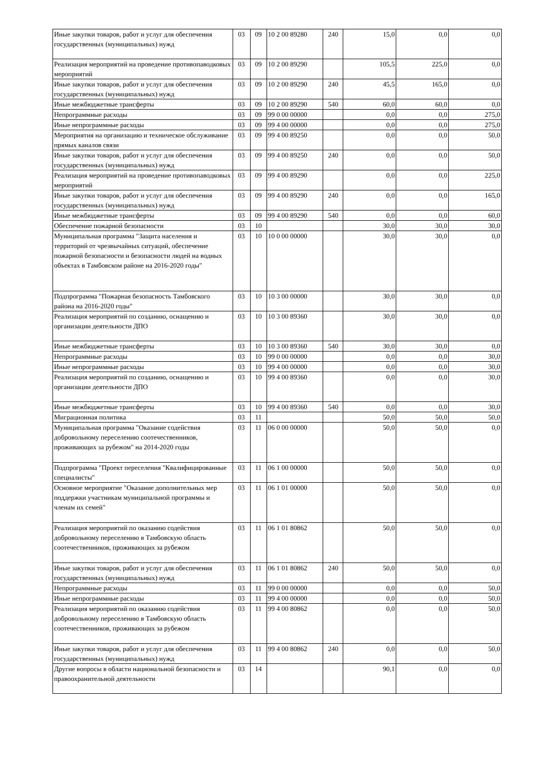| Иные закупки товаров, работ и услуг для обеспечения государственных (муниципальных) нужд | 03 | 09 | 10 2 00 89280 | 240 | 15,0 | 0,0 | 0,0 |
| Реализация мероприятий на проведение противопаводковых мероприятий | 03 | 09 | 10 2 00 89290 | | 105,5 | 225,0 | 0,0 |
| Иные закупки товаров, работ и услуг для обеспечения государственных (муниципальных) нужд | 03 | 09 | 10 2 00 89290 | 240 | 45,5 | 165,0 | 0,0 |
| Иные межбюджетные трансферты | 03 | 09 | 10 2 00 89290 | 540 | 60,0 | 60,0 | 0,0 |
| Непрограммные расходы | 03 | 09 | 99 0 00 00000 | | 0,0 | 0,0 | 275,0 |
| Иные непрограммные расходы | 03 | 09 | 99 4 00 00000 | | 0,0 | 0,0 | 275,0 |
| Мероприятия на организацию и техническое обслуживание прямых каналов связи | 03 | 09 | 99 4 00 89250 | | 0,0 | 0,0 | 50,0 |
| Иные закупки товаров, работ и услуг для обеспечения государственных (муниципальных) нужд | 03 | 09 | 99 4 00 89250 | 240 | 0,0 | 0,0 | 50,0 |
| Реализация мероприятий на проведение противопаводковых мероприятий | 03 | 09 | 99 4 00 89290 | | 0,0 | 0,0 | 225,0 |
| Иные закупки товаров, работ и услуг для обеспечения государственных (муниципальных) нужд | 03 | 09 | 99 4 00 89290 | 240 | 0,0 | 0,0 | 165,0 |
| Иные межбюджетные трансферты | 03 | 09 | 99 4 00 89290 | 540 | 0,0 | 0,0 | 60,0 |
| Обеспечение пожарной безопасности | 03 | 10 | | | 30,0 | 30,0 | 30,0 |
| Муниципальная программа "Защита населения и территорий от чрезвычайных ситуаций, обеспечение пожарной безопасности и безопасности людей на водных объектах в Тамбовском районе на 2016-2020 годы" | 03 | 10 | 10 0 00 00000 | | 30,0 | 30,0 | 0,0 |
| Подпрограмма "Пожарная безопасность Тамбовского района на 2016-2020 годы" | 03 | 10 | 10 3 00 00000 | | 30,0 | 30,0 | 0,0 |
| Реализация мероприятий по созданию, оснащению и организации деятельности ДПО | 03 | 10 | 10 3 00 89360 | | 30,0 | 30,0 | 0,0 |
| Иные межбюджетные трансферты | 03 | 10 | 10 3 00 89360 | 540 | 30,0 | 30,0 | 0,0 |
| Непрограммные расходы | 03 | 10 | 99 0 00 00000 | | 0,0 | 0,0 | 30,0 |
| Иные непрограммные расходы | 03 | 10 | 99 4 00 00000 | | 0,0 | 0,0 | 30,0 |
| Реализация мероприятий по созданию, оснащению и организации деятельности ДПО | 03 | 10 | 99 4 00 89360 | | 0,0 | 0,0 | 30,0 |
| Иные межбюджетные трансферты | 03 | 10 | 99 4 00 89360 | 540 | 0,0 | 0,0 | 30,0 |
| Миграционная политика | 03 | 11 | | | 50,0 | 50,0 | 50,0 |
| Муниципальная программа "Оказание содействия добровольному переселению соотечественников, проживающих за рубежом" на 2014-2020 годы | 03 | 11 | 06 0 00 00000 | | 50,0 | 50,0 | 0,0 |
| Подпрограмма "Проект переселения "Квалифицированные специалисты" | 03 | 11 | 06 1 00 00000 | | 50,0 | 50,0 | 0,0 |
| Основное мероприятие "Оказание дополнительных мер поддержки участникам муниципальной программы и членам их семей" | 03 | 11 | 06 1 01 00000 | | 50,0 | 50,0 | 0,0 |
| Реализация мероприятий по оказанию содействия добровольному переселению в Тамбовскую область соотечественников, проживающих за рубежом | 03 | 11 | 06 1 01 80862 | | 50,0 | 50,0 | 0,0 |
| Иные закупки товаров, работ и услуг для обеспечения государственных (муниципальных) нужд | 03 | 11 | 06 1 01 80862 | 240 | 50,0 | 50,0 | 0,0 |
| Непрограммные расходы | 03 | 11 | 99 0 00 00000 | | 0,0 | 0,0 | 50,0 |
| Иные непрограммные расходы | 03 | 11 | 99 4 00 00000 | | 0,0 | 0,0 | 50,0 |
| Реализация мероприятий по оказанию содействия добровольному переселению в Тамбовскую область соотечественников, проживающих за рубежом | 03 | 11 | 99 4 00 80862 | | 0,0 | 0,0 | 50,0 |
| Иные закупки товаров, работ и услуг для обеспечения государственных (муниципальных) нужд | 03 | 11 | 99 4 00 80862 | 240 | 0,0 | 0,0 | 50,0 |
| Другие вопросы в области национальной безопасности и правоохранительной деятельности | 03 | 14 | | | 90,1 | 0,0 | 0,0 |